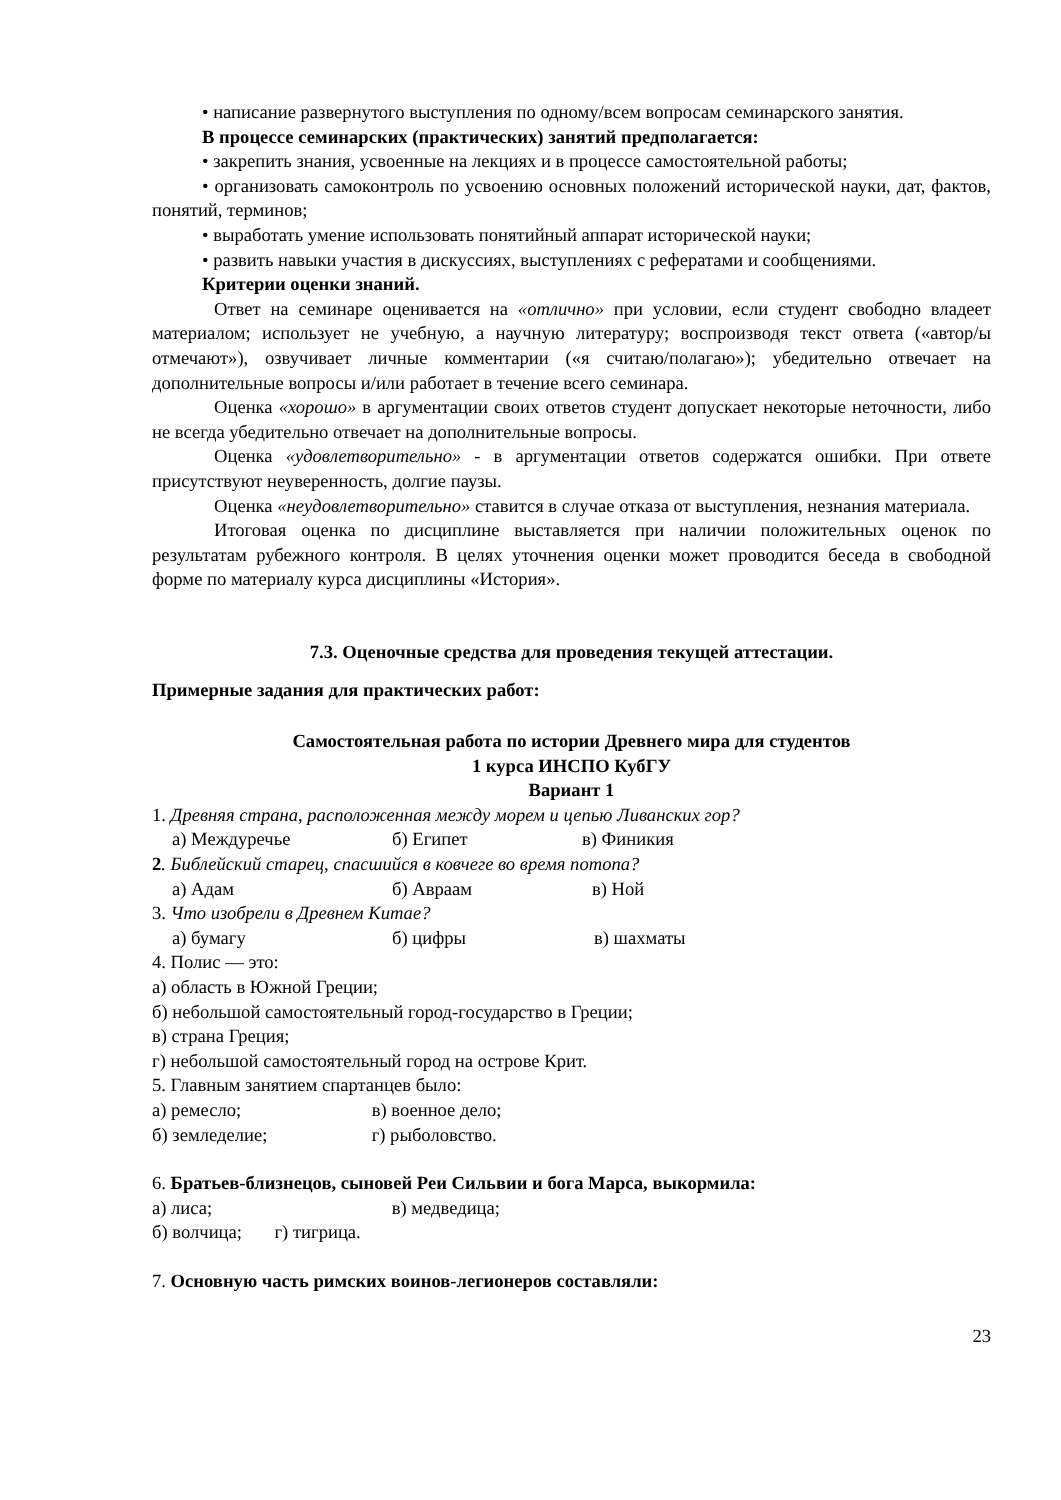• написание развернутого выступления по одному/всем вопросам семинарского занятия.
В процессе семинарских (практических) занятий предполагается:
• закрепить знания, усвоенные на лекциях и в процессе самостоятельной работы;
• организовать самоконтроль по усвоению основных положений исторической науки, дат, фактов, понятий, терминов;
• выработать умение использовать понятийный аппарат исторической науки;
• развить навыки участия в дискуссиях, выступлениях с рефератами и сообщениями.
Критерии оценки знаний.
Ответ на семинаре оценивается на «отлично» при условии, если студент свободно владеет материалом; использует не учебную, а научную литературу; воспроизводя текст ответа («автор/ы отмечают»), озвучивает личные комментарии («я считаю/полагаю»); убедительно отвечает на дополнительные вопросы и/или работает в течение всего семинара.
Оценка «хорошо» в аргументации своих ответов студент допускает некоторые неточности, либо не всегда убедительно отвечает на дополнительные вопросы.
Оценка «удовлетворительно» - в аргументации ответов содержатся ошибки. При ответе присутствуют неуверенность, долгие паузы.
Оценка «неудовлетворительно» ставится в случае отказа от выступления, незнания материала.
Итоговая оценка по дисциплине выставляется при наличии положительных оценок по результатам рубежного контроля. В целях уточнения оценки может проводится беседа в свободной форме по материалу курса дисциплины «История».
7.3. Оценочные средства для проведения текущей аттестации.
Примерные задания для практических работ:
Самостоятельная работа по истории Древнего мира для студентов
1 курса ИНСПО КубГУ
Вариант 1
1. Древняя страна, расположенная между морем и цепью Ливанских гор?
а) Междуречье б) Египет в) Финикия
2. Библейский старец, спасшийся в ковчеге во время потопа?
а) Адам б) Авраам в) Ной
3. Что изобрели в Древнем Китае?
а) бумагу б) цифры в) шахматы
4. Полис — это:
а) область в Южной Греции;
б) небольшой самостоятельный город-государство в Греции;
в) страна Греция;
г) небольшой самостоятельный город на острове Крит.
5. Главным занятием спартанцев было:
а) ремесло; в) военное дело;
б) земледелие; г) рыболовство.
6. Братьев-близнецов, сыновей Реи Сильвии и бога Марса, выкормила:
а) лиса; в) медведица;
б) волчица; г) тигрица.
7. Основную часть римских воинов-легионеров составляли:
23